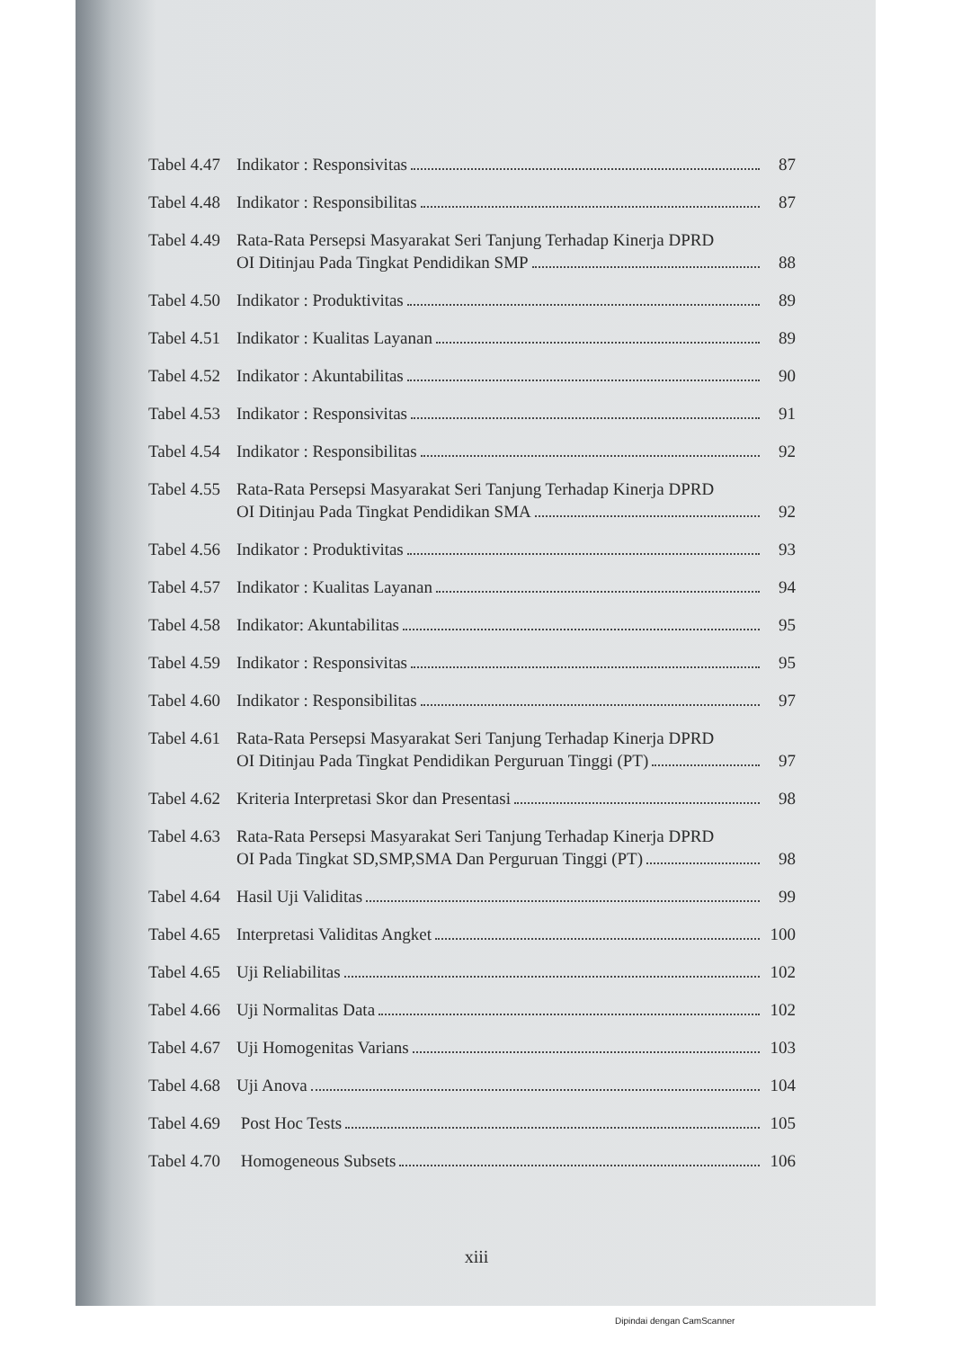Tabel 4.47 Indikator : Responsivitas 87
Tabel 4.48 Indikator : Responsibilitas 87
Tabel 4.49 Rata-Rata Persepsi Masyarakat Seri Tanjung Terhadap Kinerja DPRD
OI Ditinjau Pada Tingkat Pendidikan SMP 88
Tabel 4.50 Indikator : Produktivitas 89
Tabel 4.51 Indikator : Kualitas Layanan 89
Tabel 4.52 Indikator : Akuntabilitas 90
Tabel 4.53 Indikator : Responsivitas 91
Tabel 4.54 Indikator : Responsibilitas 92
Tabel 4.55 Rata-Rata Persepsi Masyarakat Seri Tanjung Terhadap Kinerja DPRD
OI Ditinjau Pada Tingkat Pendidikan SMA 92
Tabel 4.56 Indikator : Produktivitas 93
Tabel 4.57 Indikator : Kualitas Layanan 94
Tabel 4.58 Indikator: Akuntabilitas 95
Tabel 4.59 Indikator : Responsivitas 95
Tabel 4.60 Indikator : Responsibilitas 97
Tabel 4.61 Rata-Rata Persepsi Masyarakat Seri Tanjung Terhadap Kinerja DPRD
OI Ditinjau Pada Tingkat Pendidikan Perguruan Tinggi (PT) 97
Tabel 4.62 Kriteria Interpretasi Skor dan Presentasi 98
Tabel 4.63 Rata-Rata Persepsi Masyarakat Seri Tanjung Terhadap Kinerja DPRD
OI Pada Tingkat SD,SMP,SMA Dan Perguruan Tinggi (PT) 98
Tabel 4.64 Hasil Uji Validitas 99
Tabel 4.65 Interpretasi Validitas Angket 100
Tabel 4.65 Uji Reliabilitas 102
Tabel 4.66 Uji Normalitas Data 102
Tabel 4.67 Uji Homogenitas Varians 103
Tabel 4.68 Uji Anova 104
Tabel 4.69 Post Hoc Tests 105
Tabel 4.70 Homogeneous Subsets 106
xiii
Dipindai dengan CamScanner